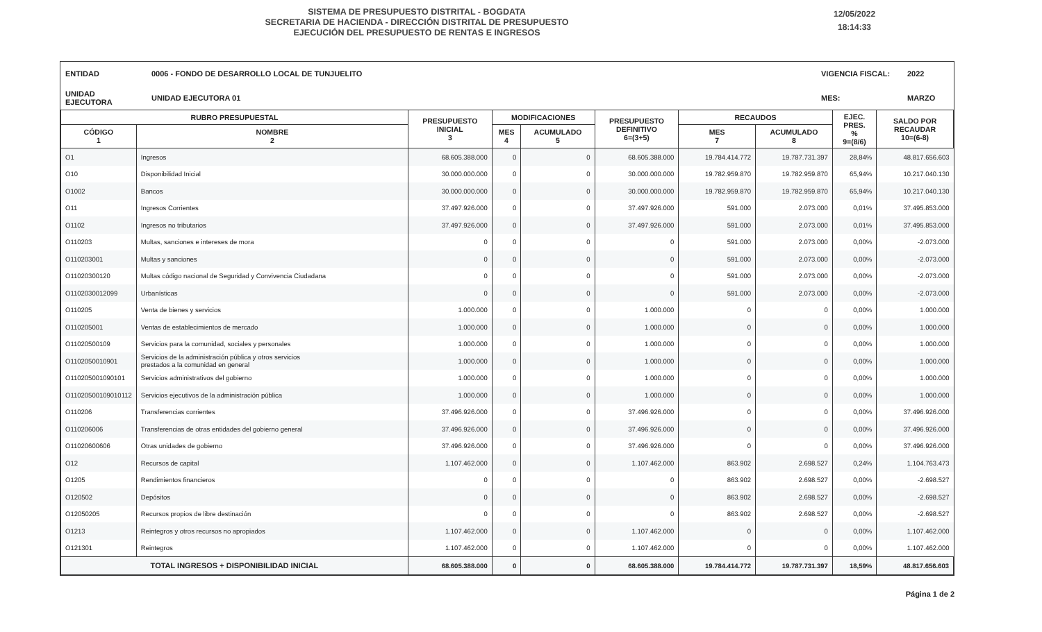SISTEMA DE PRESUPUESTO DISTRITAL - BOGDATA
SECRETARIA DE HACIENDA - DIRECCIÓN DISTRITAL DE PRESUPUESTO
EJECUCIÓN DEL PRESUPUESTO DE RENTAS E INGRESOS
12/05/2022
18:14:33
| ENTIDAD | 0006 - FONDO DE DESARROLLO LOCAL DE TUNJUELITO | VIGENCIA FISCAL: | 2022 |
| UNIDAD EJECUTORA | UNIDAD EJECUTORA 01 | MES: | MARZO |
| RUBRO PRESUPUESTAL | | PRESUPUESTO INICIAL 3 | MODIFICACIONES | | PRESUPUESTO DEFINITIVO 6=(3+5) | RECAUDOS | | EJEC. PRES. % 9=(8/6) | SALDO POR RECAUDAR 10=(6-8) |
| --- | --- | --- | --- | --- | --- | --- | --- | --- | --- |
| CÓDIGO 1 | NOMBRE 2 | | MES 4 | ACUMULADO 5 | | MES 7 | ACUMULADO 8 | | |
| O1 | Ingresos | 68.605.388.000 | 0 | 0 | 68.605.388.000 | 19.784.414.772 | 19.787.731.397 | 28,84% | 48.817.656.603 |
| O10 | Disponibilidad Inicial | 30.000.000.000 | 0 | 0 | 30.000.000.000 | 19.782.959.870 | 19.782.959.870 | 65,94% | 10.217.040.130 |
| O1002 | Bancos | 30.000.000.000 | 0 | 0 | 30.000.000.000 | 19.782.959.870 | 19.782.959.870 | 65,94% | 10.217.040.130 |
| O11 | Ingresos Corrientes | 37.497.926.000 | 0 | 0 | 37.497.926.000 | 591.000 | 2.073.000 | 0,01% | 37.495.853.000 |
| O1102 | Ingresos no tributarios | 37.497.926.000 | 0 | 0 | 37.497.926.000 | 591.000 | 2.073.000 | 0,01% | 37.495.853.000 |
| O110203 | Multas, sanciones e intereses de mora | 0 | 0 | 0 | 0 | 591.000 | 2.073.000 | 0,00% | -2.073.000 |
| O110203001 | Multas y sanciones | 0 | 0 | 0 | 0 | 591.000 | 2.073.000 | 0,00% | -2.073.000 |
| O11020300120 | Multas código nacional de Seguridad y Convivencia Ciudadana | 0 | 0 | 0 | 0 | 591.000 | 2.073.000 | 0,00% | -2.073.000 |
| O1102030012099 | Urbanísticas | 0 | 0 | 0 | 0 | 591.000 | 2.073.000 | 0,00% | -2.073.000 |
| O110205 | Venta de bienes y servicios | 1.000.000 | 0 | 0 | 1.000.000 | 0 | 0 | 0,00% | 1.000.000 |
| O110205001 | Ventas de establecimientos de mercado | 1.000.000 | 0 | 0 | 1.000.000 | 0 | 0 | 0,00% | 1.000.000 |
| O11020500109 | Servicios para la comunidad, sociales y personales | 1.000.000 | 0 | 0 | 1.000.000 | 0 | 0 | 0,00% | 1.000.000 |
| O1102050010901 | Servicios de la administración pública y otros servicios prestados a la comunidad en general | 1.000.000 | 0 | 0 | 1.000.000 | 0 | 0 | 0,00% | 1.000.000 |
| O110205001090101 | Servicios administrativos del gobierno | 1.000.000 | 0 | 0 | 1.000.000 | 0 | 0 | 0,00% | 1.000.000 |
| O11020500109010112 | Servicios ejecutivos de la administración pública | 1.000.000 | 0 | 0 | 1.000.000 | 0 | 0 | 0,00% | 1.000.000 |
| O110206 | Transferencias corrientes | 37.496.926.000 | 0 | 0 | 37.496.926.000 | 0 | 0 | 0,00% | 37.496.926.000 |
| O110206006 | Transferencias de otras entidades del gobierno general | 37.496.926.000 | 0 | 0 | 37.496.926.000 | 0 | 0 | 0,00% | 37.496.926.000 |
| O11020600606 | Otras unidades de gobierno | 37.496.926.000 | 0 | 0 | 37.496.926.000 | 0 | 0 | 0,00% | 37.496.926.000 |
| O12 | Recursos de capital | 1.107.462.000 | 0 | 0 | 1.107.462.000 | 863.902 | 2.698.527 | 0,24% | 1.104.763.473 |
| O1205 | Rendimientos financieros | 0 | 0 | 0 | 0 | 863.902 | 2.698.527 | 0,00% | -2.698.527 |
| O120502 | Depósitos | 0 | 0 | 0 | 0 | 863.902 | 2.698.527 | 0,00% | -2.698.527 |
| O12050205 | Recursos propios de libre destinación | 0 | 0 | 0 | 0 | 863.902 | 2.698.527 | 0,00% | -2.698.527 |
| O1213 | Reintegros y otros recursos no apropiados | 1.107.462.000 | 0 | 0 | 1.107.462.000 | 0 | 0 | 0,00% | 1.107.462.000 |
| O121301 | Reintegros | 1.107.462.000 | 0 | 0 | 1.107.462.000 | 0 | 0 | 0,00% | 1.107.462.000 |
| TOTAL INGRESOS + DISPONIBILIDAD INICIAL | | 68.605.388.000 | 0 | 0 | 68.605.388.000 | 19.784.414.772 | 19.787.731.397 | 18,59% | 48.817.656.603 |
Página 1 de 2